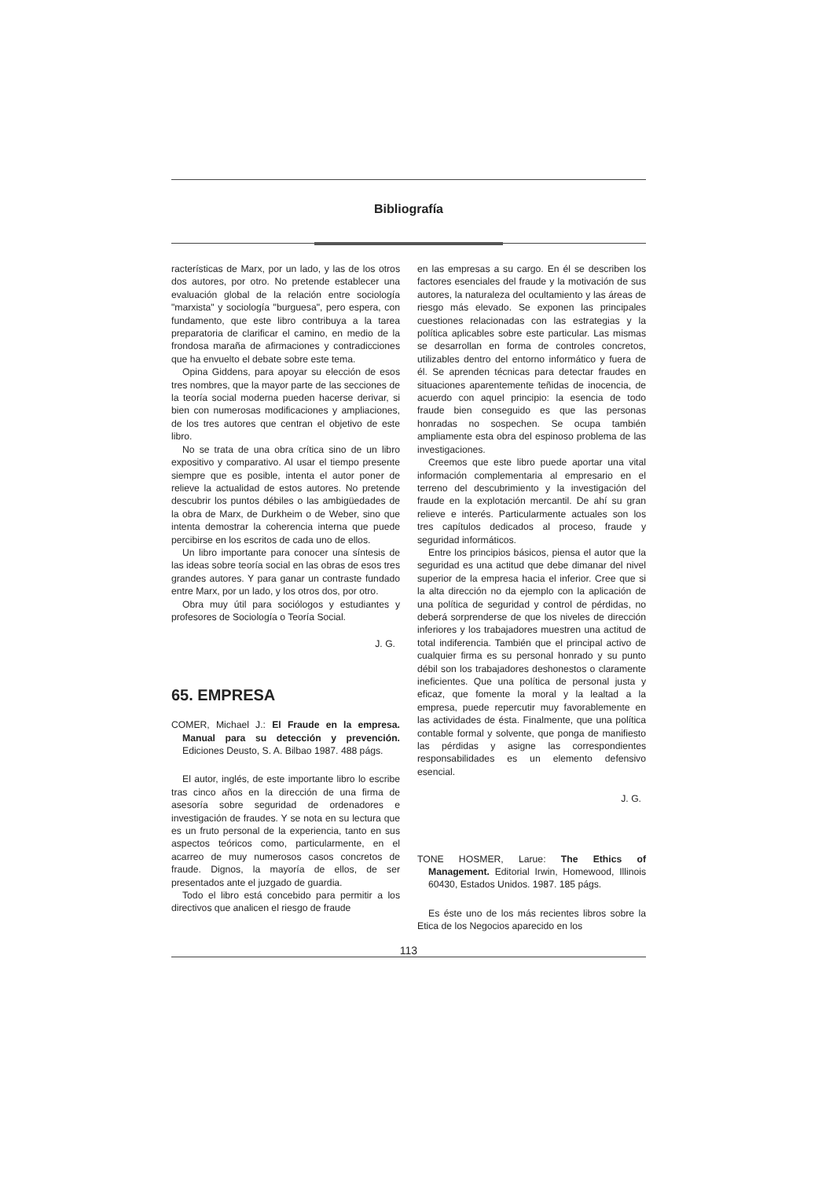Bibliografía
racterísticas de Marx, por un lado, y las de los otros dos autores, por otro. No pretende establecer una evaluación global de la relación entre sociología "marxista" y sociología "burguesa", pero espera, con fundamento, que este libro contribuya a la tarea preparatoria de clarificar el camino, en medio de la frondosa maraña de afirmaciones y contradicciones que ha envuelto el debate sobre este tema.
Opina Giddens, para apoyar su elección de esos tres nombres, que la mayor parte de las secciones de la teoría social moderna pueden hacerse derivar, si bien con numerosas modificaciones y ampliaciones, de los tres autores que centran el objetivo de este libro.
No se trata de una obra crítica sino de un libro expositivo y comparativo. Al usar el tiempo presente siempre que es posible, intenta el autor poner de relieve la actualidad de estos autores. No pretende descubrir los puntos débiles o las ambigüedades de la obra de Marx, de Durkheim o de Weber, sino que intenta demostrar la coherencia interna que puede percibirse en los escritos de cada uno de ellos.
Un libro importante para conocer una síntesis de las ideas sobre teoría social en las obras de esos tres grandes autores. Y para ganar un contraste fundado entre Marx, por un lado, y los otros dos, por otro.
Obra muy útil para sociólogos y estudiantes y profesores de Sociología o Teoría Social.
J. G.
65. EMPRESA
COMER, Michael J.: El Fraude en la empresa. Manual para su detección y prevención. Ediciones Deusto, S. A. Bilbao 1987. 488 págs.
El autor, inglés, de este importante libro lo escribe tras cinco años en la dirección de una firma de asesoría sobre seguridad de ordenadores e investigación de fraudes. Y se nota en su lectura que es un fruto personal de la experiencia, tanto en sus aspectos teóricos como, particularmente, en el acarreo de muy numerosos casos concretos de fraude. Dignos, la mayoría de ellos, de ser presentados ante el juzgado de guardia.
Todo el libro está concebido para permitir a los directivos que analicen el riesgo de fraude
en las empresas a su cargo. En él se describen los factores esenciales del fraude y la motivación de sus autores, la naturaleza del ocultamiento y las áreas de riesgo más elevado. Se exponen las principales cuestiones relacionadas con las estrategias y la política aplicables sobre este particular. Las mismas se desarrollan en forma de controles concretos, utilizables dentro del entorno informático y fuera de él. Se aprenden técnicas para detectar fraudes en situaciones aparentemente teñidas de inocencia, de acuerdo con aquel principio: la esencia de todo fraude bien conseguido es que las personas honradas no sospechen. Se ocupa también ampliamente esta obra del espinoso problema de las investigaciones.
Creemos que este libro puede aportar una vital información complementaria al empresario en el terreno del descubrimiento y la investigación del fraude en la explotación mercantil. De ahí su gran relieve e interés. Particularmente actuales son los tres capítulos dedicados al proceso, fraude y seguridad informáticos.
Entre los principios básicos, piensa el autor que la seguridad es una actitud que debe dimanar del nivel superior de la empresa hacia el inferior. Cree que si la alta dirección no da ejemplo con la aplicación de una política de seguridad y control de pérdidas, no deberá sorprenderse de que los niveles de dirección inferiores y los trabajadores muestren una actitud de total indiferencia. También que el principal activo de cualquier firma es su personal honrado y su punto débil son los trabajadores deshonestos o claramente ineficientes. Que una política de personal justa y eficaz, que fomente la moral y la lealtad a la empresa, puede repercutir muy favorablemente en las actividades de ésta. Finalmente, que una política contable formal y solvente, que ponga de manifiesto las pérdidas y asigne las correspondientes responsabilidades es un elemento defensivo esencial.
J. G.
TONE HOSMER, Larue: The Ethics of Management. Editorial Irwin, Homewood, Illinois 60430, Estados Unidos. 1987. 185 págs.
Es éste uno de los más recientes libros sobre la Etica de los Negocios aparecido en los
113